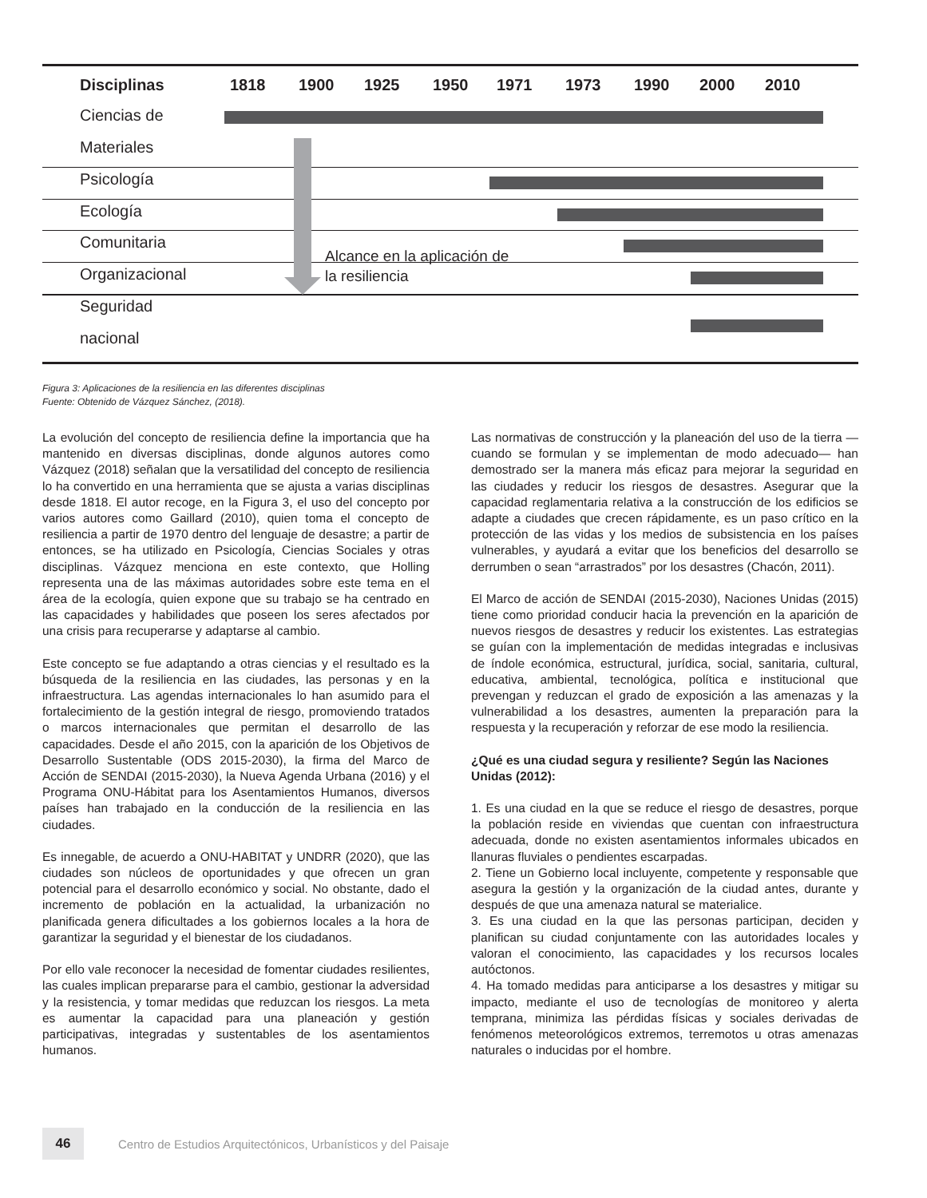Disciplinas 1818 1900 1925 1950 1971 1973 1990 2000 2010
Ciencias de
Materiales
Psicología
Ecología
Comunitaria
Organizacional
Seguridad
nacional
Alcance en la aplicación de
la resiliencia
Figura 3: Aplicaciones de la resiliencia en las diferentes disciplinas
Fuente: Obtenido de Vázquez Sánchez, (2018).
La evolución del concepto de resiliencia define la importancia que ha mantenido en diversas disciplinas, donde algunos autores como Vázquez (2018) señalan que la versatilidad del concepto de resiliencia lo ha convertido en una herramienta que se ajusta a varias disciplinas desde 1818. El autor recoge, en la Figura 3, el uso del concepto por varios autores como Gaillard (2010), quien toma el concepto de resiliencia a partir de 1970 dentro del lenguaje de desastre; a partir de entonces, se ha utilizado en Psicología, Ciencias Sociales y otras disciplinas. Vázquez menciona en este contexto, que Holling representa una de las máximas autoridades sobre este tema en el área de la ecología, quien expone que su trabajo se ha centrado en las capacidades y habilidades que poseen los seres afectados por una crisis para recuperarse y adaptarse al cambio.
Este concepto se fue adaptando a otras ciencias y el resultado es la búsqueda de la resiliencia en las ciudades, las personas y en la infraestructura. Las agendas internacionales lo han asumido para el fortalecimiento de la gestión integral de riesgo, promoviendo tratados o marcos internacionales que permitan el desarrollo de las capacidades. Desde el año 2015, con la aparición de los Objetivos de Desarrollo Sustentable (ODS 2015-2030), la firma del Marco de Acción de SENDAI (2015-2030), la Nueva Agenda Urbana (2016) y el Programa ONU-Hábitat para los Asentamientos Humanos, diversos países han trabajado en la conducción de la resiliencia en las ciudades.
Es innegable, de acuerdo a ONU-HABITAT y UNDRR (2020), que las ciudades son núcleos de oportunidades y que ofrecen un gran potencial para el desarrollo económico y social. No obstante, dado el incremento de población en la actualidad, la urbanización no planificada genera dificultades a los gobiernos locales a la hora de garantizar la seguridad y el bienestar de los ciudadanos.
Por ello vale reconocer la necesidad de fomentar ciudades resilientes, las cuales implican prepararse para el cambio, gestionar la adversidad y la resistencia, y tomar medidas que reduzcan los riesgos. La meta es aumentar la capacidad para una planeación y gestión participativas, integradas y sustentables de los asentamientos humanos.
Las normativas de construcción y la planeación del uso de la tierra —cuando se formulan y se implementan de modo adecuado— han demostrado ser la manera más eficaz para mejorar la seguridad en las ciudades y reducir los riesgos de desastres. Asegurar que la capacidad reglamentaria relativa a la construcción de los edificios se adapte a ciudades que crecen rápidamente, es un paso crítico en la protección de las vidas y los medios de subsistencia en los países vulnerables, y ayudará a evitar que los beneficios del desarrollo se derrumben o sean “arrastrados” por los desastres (Chacón, 2011).
El Marco de acción de SENDAI (2015-2030), Naciones Unidas (2015) tiene como prioridad conducir hacia la prevención en la aparición de nuevos riesgos de desastres y reducir los existentes. Las estrategias se guían con la implementación de medidas integradas e inclusivas de índole económica, estructural, jurídica, social, sanitaria, cultural, educativa, ambiental, tecnológica, política e institucional que prevengan y reduzcan el grado de exposición a las amenazas y la vulnerabilidad a los desastres, aumenten la preparación para la respuesta y la recuperación y reforzar de ese modo la resiliencia.
¿Qué es una ciudad segura y resiliente? Según las Naciones Unidas (2012):
1. Es una ciudad en la que se reduce el riesgo de desastres, porque la población reside en viviendas que cuentan con infraestructura adecuada, donde no existen asentamientos informales ubicados en llanuras fluviales o pendientes escarpadas.
2. Tiene un Gobierno local incluyente, competente y responsable que asegura la gestión y la organización de la ciudad antes, durante y después de que una amenaza natural se materialice.
3. Es una ciudad en la que las personas participan, deciden y planifican su ciudad conjuntamente con las autoridades locales y valoran el conocimiento, las capacidades y los recursos locales autóctonos.
4. Ha tomado medidas para anticiparse a los desastres y mitigar su impacto, mediante el uso de tecnologías de monitoreo y alerta temprana, minimiza las pérdidas físicas y sociales derivadas de fenómenos meteorológicos extremos, terremotos u otras amenazas naturales o inducidas por el hombre.
46
Centro de Estudios Arquitectónicos, Urbanísticos y del Paisaje